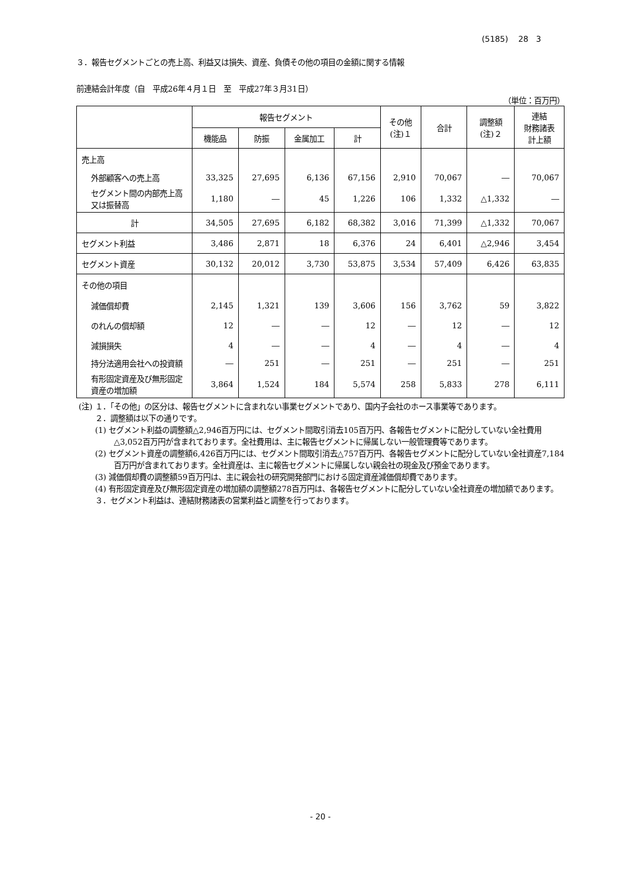(5185)　 28　3
３．報告セグメントごとの売上高、利益又は損失、資産、負債その他の項目の金額に関する情報
前連結会計年度（自　平成26年４月１日　至　平成27年３月31日）
（単位：百万円）
| | 報告セグメント | | | | その他 (注)１ | 合計 | 調整額 (注)２ | 連結 財務諸表 計上額 |
| --- | --- | --- | --- | --- | --- | --- | --- | --- |
| | 機能品 | 防振 | 金属加工 | 計 | | | | |
| 売上高 | | | | | | | | |
| 外部顧客への売上高 | 33,325 | 27,695 | 6,136 | 67,156 | 2,910 | 70,067 | ― | 70,067 |
| セグメント間の内部売上高又は振替高 | 1,180 | ― | 45 | 1,226 | 106 | 1,332 | △1,332 | ― |
| 計 | 34,505 | 27,695 | 6,182 | 68,382 | 3,016 | 71,399 | △1,332 | 70,067 |
| セグメント利益 | 3,486 | 2,871 | 18 | 6,376 | 24 | 6,401 | △2,946 | 3,454 |
| セグメント資産 | 30,132 | 20,012 | 3,730 | 53,875 | 3,534 | 57,409 | 6,426 | 63,835 |
| その他の項目 | | | | | | | | |
| 減価償却費 | 2,145 | 1,321 | 139 | 3,606 | 156 | 3,762 | 59 | 3,822 |
| のれんの償却額 | 12 | ― | ― | 12 | ― | 12 | ― | 12 |
| 減損損失 | 4 | ― | ― | 4 | ― | 4 | ― | 4 |
| 持分法適用会社への投資額 | ― | 251 | ― | 251 | ― | 251 | ― | 251 |
| 有形固定資産及び無形固定資産の増加額 | 3,864 | 1,524 | 184 | 5,574 | 258 | 5,833 | 278 | 6,111 |
(注) １．「その他」の区分は、報告セグメントに含まれない事業セグメントであり、国内子会社のホース事業等であります。
２．調整額は以下の通りです。
(1) セグメント利益の調整額△2,946百万円には、セグメント間取引消去105百万円、各報告セグメントに配分していない全社費用△3,052百万円が含まれております。全社費用は、主に報告セグメントに帰属しない一般管理費等であります。
(2) セグメント資産の調整額6,426百万円には、セグメント間取引消去△757百万円、各報告セグメントに配分していない全社資産7,184百万円が含まれております。全社資産は、主に報告セグメントに帰属しない親会社の現金及び預金であります。
(3) 減価償却費の調整額59百万円は、主に親会社の研究開発部門における固定資産減価償却費であります。
(4) 有形固定資産及び無形固定資産の増加額の調整額278百万円は、各報告セグメントに配分していない全社資産の増加額であります。
３．セグメント利益は、連結財務諸表の営業利益と調整を行っております。
- 20 -